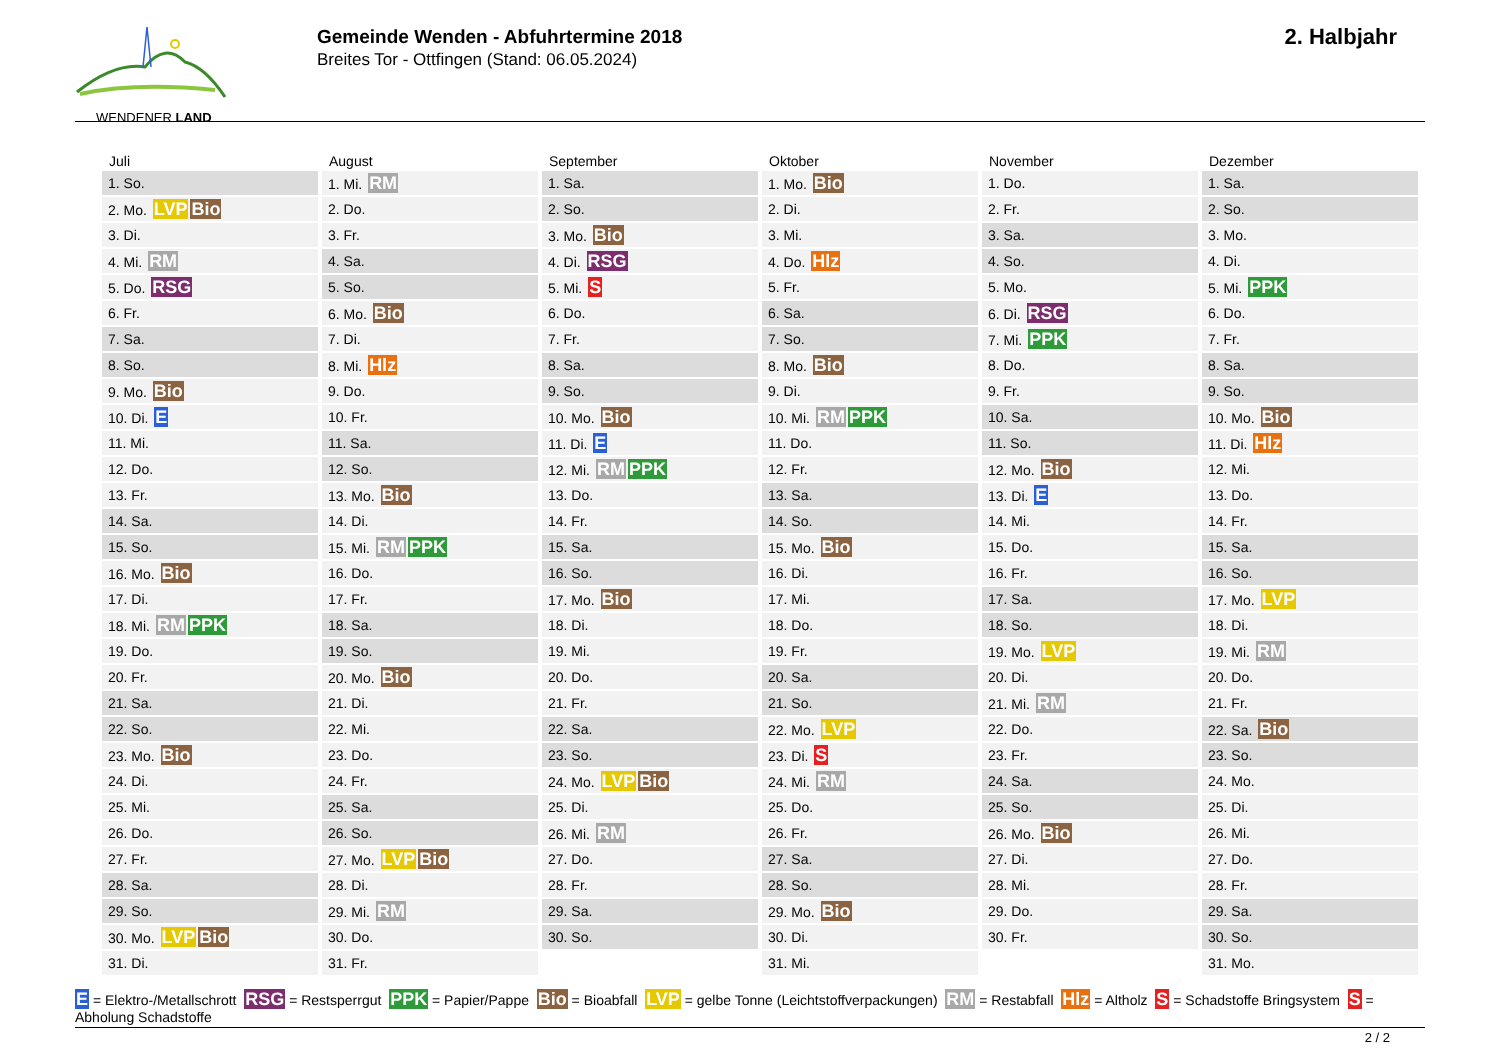WENDENER LAND
Gemeinde Wenden - Abfuhrtermine 2018
Breites Tor - Ottfingen (Stand: 06.05.2024)
2. Halbjahr
Juli
| 1. So. |
| 2. Mo. LVP Bio |
| 3. Di. |
| 4. Mi. RM |
| 5. Do. RSG |
| 6. Fr. |
| 7. Sa. |
| 8. So. |
| 9. Mo. Bio |
| 10. Di. E |
| 11. Mi. |
| 12. Do. |
| 13. Fr. |
| 14. Sa. |
| 15. So. |
| 16. Mo. Bio |
| 17. Di. |
| 18. Mi. RM PPK |
| 19. Do. |
| 20. Fr. |
| 21. Sa. |
| 22. So. |
| 23. Mo. Bio |
| 24. Di. |
| 25. Mi. |
| 26. Do. |
| 27. Fr. |
| 28. Sa. |
| 29. So. |
| 30. Mo. LVP Bio |
| 31. Di. |
August
| 1. Mi. RM |
| 2. Do. |
| 3. Fr. |
| 4. Sa. |
| 5. So. |
| 6. Mo. Bio |
| 7. Di. |
| 8. Mi. Hlz |
| 9. Do. |
| 10. Fr. |
| 11. Sa. |
| 12. So. |
| 13. Mo. Bio |
| 14. Di. |
| 15. Mi. RM PPK |
| 16. Do. |
| 17. Fr. |
| 18. Sa. |
| 19. So. |
| 20. Mo. Bio |
| 21. Di. |
| 22. Mi. |
| 23. Do. |
| 24. Fr. |
| 25. Sa. |
| 26. So. |
| 27. Mo. LVP Bio |
| 28. Di. |
| 29. Mi. RM |
| 30. Do. |
| 31. Fr. |
September
| 1. Sa. |
| 2. So. |
| 3. Mo. Bio |
| 4. Di. RSG |
| 5. Mi. S |
| 6. Do. |
| 7. Fr. |
| 8. Sa. |
| 9. So. |
| 10. Mo. Bio |
| 11. Di. E |
| 12. Mi. RM PPK |
| 13. Do. |
| 14. Fr. |
| 15. Sa. |
| 16. So. |
| 17. Mo. Bio |
| 18. Di. |
| 19. Mi. |
| 20. Do. |
| 21. Fr. |
| 22. Sa. |
| 23. So. |
| 24. Mo. LVP Bio |
| 25. Di. |
| 26. Mi. RM |
| 27. Do. |
| 28. Fr. |
| 29. Sa. |
| 30. So. |
Oktober
| 1. Mo. Bio |
| 2. Di. |
| 3. Mi. |
| 4. Do. Hlz |
| 5. Fr. |
| 6. Sa. |
| 7. So. |
| 8. Mo. Bio |
| 9. Di. |
| 10. Mi. RM PPK |
| 11. Do. |
| 12. Fr. |
| 13. Sa. |
| 14. So. |
| 15. Mo. Bio |
| 16. Di. |
| 17. Mi. |
| 18. Do. |
| 19. Fr. |
| 20. Sa. |
| 21. So. |
| 22. Mo. LVP |
| 23. Di. S |
| 24. Mi. RM |
| 25. Do. |
| 26. Fr. |
| 27. Sa. |
| 28. So. |
| 29. Mo. Bio |
| 30. Di. |
| 31. Mi. |
November
| 1. Do. |
| 2. Fr. |
| 3. Sa. |
| 4. So. |
| 5. Mo. |
| 6. Di. RSG |
| 7. Mi. PPK |
| 8. Do. |
| 9. Fr. |
| 10. Sa. |
| 11. So. |
| 12. Mo. Bio |
| 13. Di. E |
| 14. Mi. |
| 15. Do. |
| 16. Fr. |
| 17. Sa. |
| 18. So. |
| 19. Mo. LVP |
| 20. Di. |
| 21. Mi. RM |
| 22. Do. |
| 23. Fr. |
| 24. Sa. |
| 25. So. |
| 26. Mo. Bio |
| 27. Di. |
| 28. Mi. |
| 29. Do. |
| 30. Fr. |
Dezember
| 1. Sa. |
| 2. So. |
| 3. Mo. |
| 4. Di. |
| 5. Mi. PPK |
| 6. Do. |
| 7. Fr. |
| 8. Sa. |
| 9. So. |
| 10. Mo. Bio |
| 11. Di. Hlz |
| 12. Mi. |
| 13. Do. |
| 14. Fr. |
| 15. Sa. |
| 16. So. |
| 17. Mo. LVP |
| 18. Di. |
| 19. Mi. RM |
| 20. Do. |
| 21. Fr. |
| 22. Sa. Bio |
| 23. So. |
| 24. Mo. |
| 25. Di. |
| 26. Mi. |
| 27. Do. |
| 28. Fr. |
| 29. Sa. |
| 30. So. |
| 31. Mo. |
E = Elektro-/Metallschrott RSG = Restsperrgut PPK = Papier/Pappe Bio = Bioabfall LVP = gelbe Tonne (Leichtstoffverpackungen) RM = Restabfall Hlz = Altholz S = Schadstoffe Bringsystem S = Abholung Schadstoffe
2 / 2